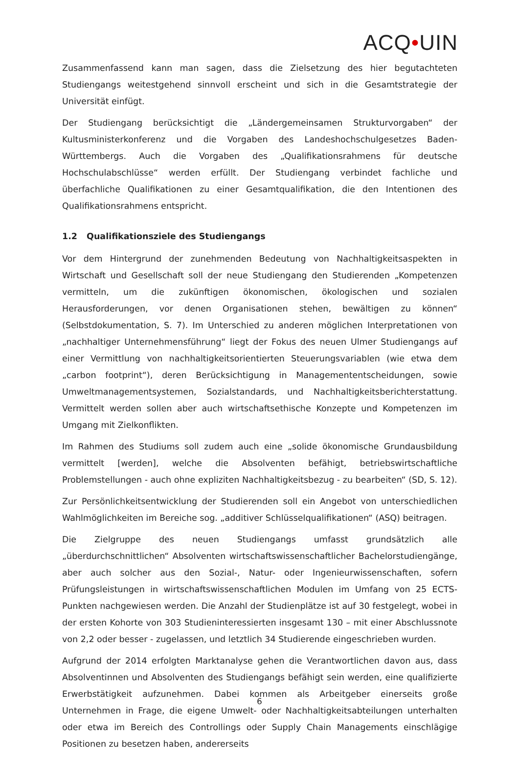ACQ•UIN
Zusammenfassend kann man sagen, dass die Zielsetzung des hier begutachteten Studiengangs weitestgehend sinnvoll erscheint und sich in die Gesamtstrategie der Universität einfügt.
Der Studiengang berücksichtigt die „Ländergemeinsamen Strukturvorgaben“ der Kultusministerkonferenz und die Vorgaben des Landeshochschulgesetzes Baden-Württembergs. Auch die Vorgaben des „Qualifikationsrahmens für deutsche Hochschulabschlüsse“ werden erfüllt. Der Studiengang verbindet fachliche und überfachliche Qualifikationen zu einer Gesamtqualifikation, die den Intentionen des Qualifikationsrahmens entspricht.
1.2 Qualifikationsziele des Studiengangs
Vor dem Hintergrund der zunehmenden Bedeutung von Nachhaltigkeitsaspekten in Wirtschaft und Gesellschaft soll der neue Studiengang den Studierenden „Kompetenzen vermitteln, um die zukünftigen ökonomischen, ökologischen und sozialen Herausforderungen, vor denen Organisationen stehen, bewältigen zu können“ (Selbstdokumentation, S. 7). Im Unterschied zu anderen möglichen Interpretationen von „nachhaltiger Unternehmensführung“ liegt der Fokus des neuen Ulmer Studiengangs auf einer Vermittlung von nachhaltigkeitsorientierten Steuerungsvariablen (wie etwa dem „carbon footprint“), deren Berücksichtigung in Managemententscheidungen, sowie Umweltmanagementsystemen, Sozialstandards, und Nachhaltigkeitsberichterstattung. Vermittelt werden sollen aber auch wirtschaftsethische Konzepte und Kompetenzen im Umgang mit Zielkonflikten.
Im Rahmen des Studiums soll zudem auch eine „solide ökonomische Grundausbildung vermittelt [werden], welche die Absolventen befähigt, betriebswirtschaftliche Problemstellungen - auch ohne expliziten Nachhaltigkeitsbezug - zu bearbeiten“ (SD, S. 12).
Zur Persönlichkeitsentwicklung der Studierenden soll ein Angebot von unterschiedlichen Wahlmöglichkeiten im Bereiche sog. „additiver Schlüsselqualifikationen“ (ASQ) beitragen.
Die Zielgruppe des neuen Studiengangs umfasst grundsätzlich alle „überdurchschnittlichen“ Absolventen wirtschaftswissenschaftlicher Bachelorstudiengänge, aber auch solcher aus den Sozial-, Natur- oder Ingenieurwissenschaften, sofern Prüfungsleistungen in wirtschaftswissenschaftlichen Modulen im Umfang von 25 ECTS-Punkten nachgewiesen werden. Die Anzahl der Studienplätze ist auf 30 festgelegt, wobei in der ersten Kohorte von 303 Studieninteressierten insgesamt 130 – mit einer Abschlussnote von 2,2 oder besser - zugelassen, und letztlich 34 Studierende eingeschrieben wurden.
Aufgrund der 2014 erfolgten Marktanalyse gehen die Verantwortlichen davon aus, dass Absolventinnen und Absolventen des Studiengangs befähigt sein werden, eine qualifizierte Erwerbstätigkeit aufzunehmen. Dabei kommen als Arbeitgeber einerseits große Unternehmen in Frage, die eigene Umwelt- oder Nachhaltigkeitsabteilungen unterhalten oder etwa im Bereich des Controllings oder Supply Chain Managements einschlägige Positionen zu besetzen haben, andererseits
6